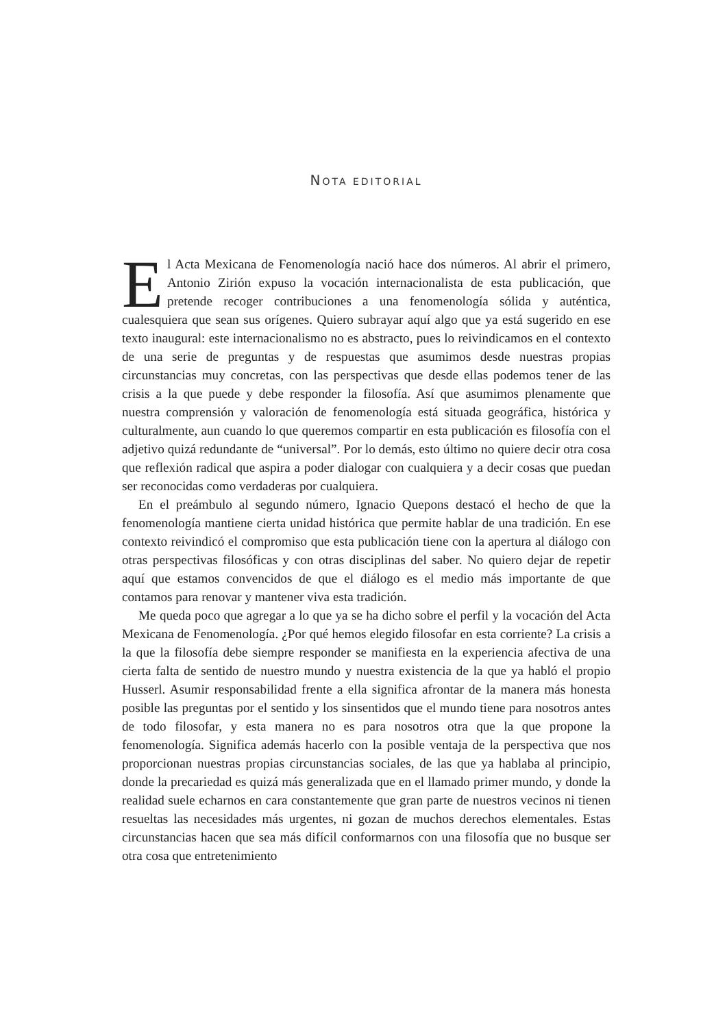NOTA EDITORIAL
El Acta Mexicana de Fenomenología nació hace dos números. Al abrir el primero, Antonio Zirión expuso la vocación internacionalista de esta publicación, que pretende recoger contribuciones a una fenomenología sólida y auténtica, cualesquiera que sean sus orígenes. Quiero subrayar aquí algo que ya está sugerido en ese texto inaugural: este internacionalismo no es abstracto, pues lo reivindicamos en el contexto de una serie de preguntas y de respuestas que asumimos desde nuestras propias circunstancias muy concretas, con las perspectivas que desde ellas podemos tener de las crisis a la que puede y debe responder la filosofía. Así que asumimos plenamente que nuestra comprensión y valoración de fenomenología está situada geográfica, histórica y culturalmente, aun cuando lo que queremos compartir en esta publicación es filosofía con el adjetivo quizá redundante de “universal”. Por lo demás, esto último no quiere decir otra cosa que reflexión radical que aspira a poder dialogar con cualquiera y a decir cosas que puedan ser reconocidas como verdaderas por cualquiera.
En el preámbulo al segundo número, Ignacio Quepons destacó el hecho de que la fenomenología mantiene cierta unidad histórica que permite hablar de una tradición. En ese contexto reivindicó el compromiso que esta publicación tiene con la apertura al diálogo con otras perspectivas filosóficas y con otras disciplinas del saber. No quiero dejar de repetir aquí que estamos convencidos de que el diálogo es el medio más importante de que contamos para renovar y mantener viva esta tradición.
Me queda poco que agregar a lo que ya se ha dicho sobre el perfil y la vocación del Acta Mexicana de Fenomenología. ¿Por qué hemos elegido filosofar en esta corriente? La crisis a la que la filosofía debe siempre responder se manifiesta en la experiencia afectiva de una cierta falta de sentido de nuestro mundo y nuestra existencia de la que ya habló el propio Husserl. Asumir responsabilidad frente a ella significa afrontar de la manera más honesta posible las preguntas por el sentido y los sinsentidos que el mundo tiene para nosotros antes de todo filosofar, y esta manera no es para nosotros otra que la que propone la fenomenología. Significa además hacerlo con la posible ventaja de la perspectiva que nos proporcionan nuestras propias circunstancias sociales, de las que ya hablaba al principio, donde la precariedad es quizá más generalizada que en el llamado primer mundo, y donde la realidad suele echarnos en cara constantemente que gran parte de nuestros vecinos ni tienen resueltas las necesidades más urgentes, ni gozan de muchos derechos elementales. Estas circunstancias hacen que sea más difícil conformarnos con una filosofía que no busque ser otra cosa que entretenimiento